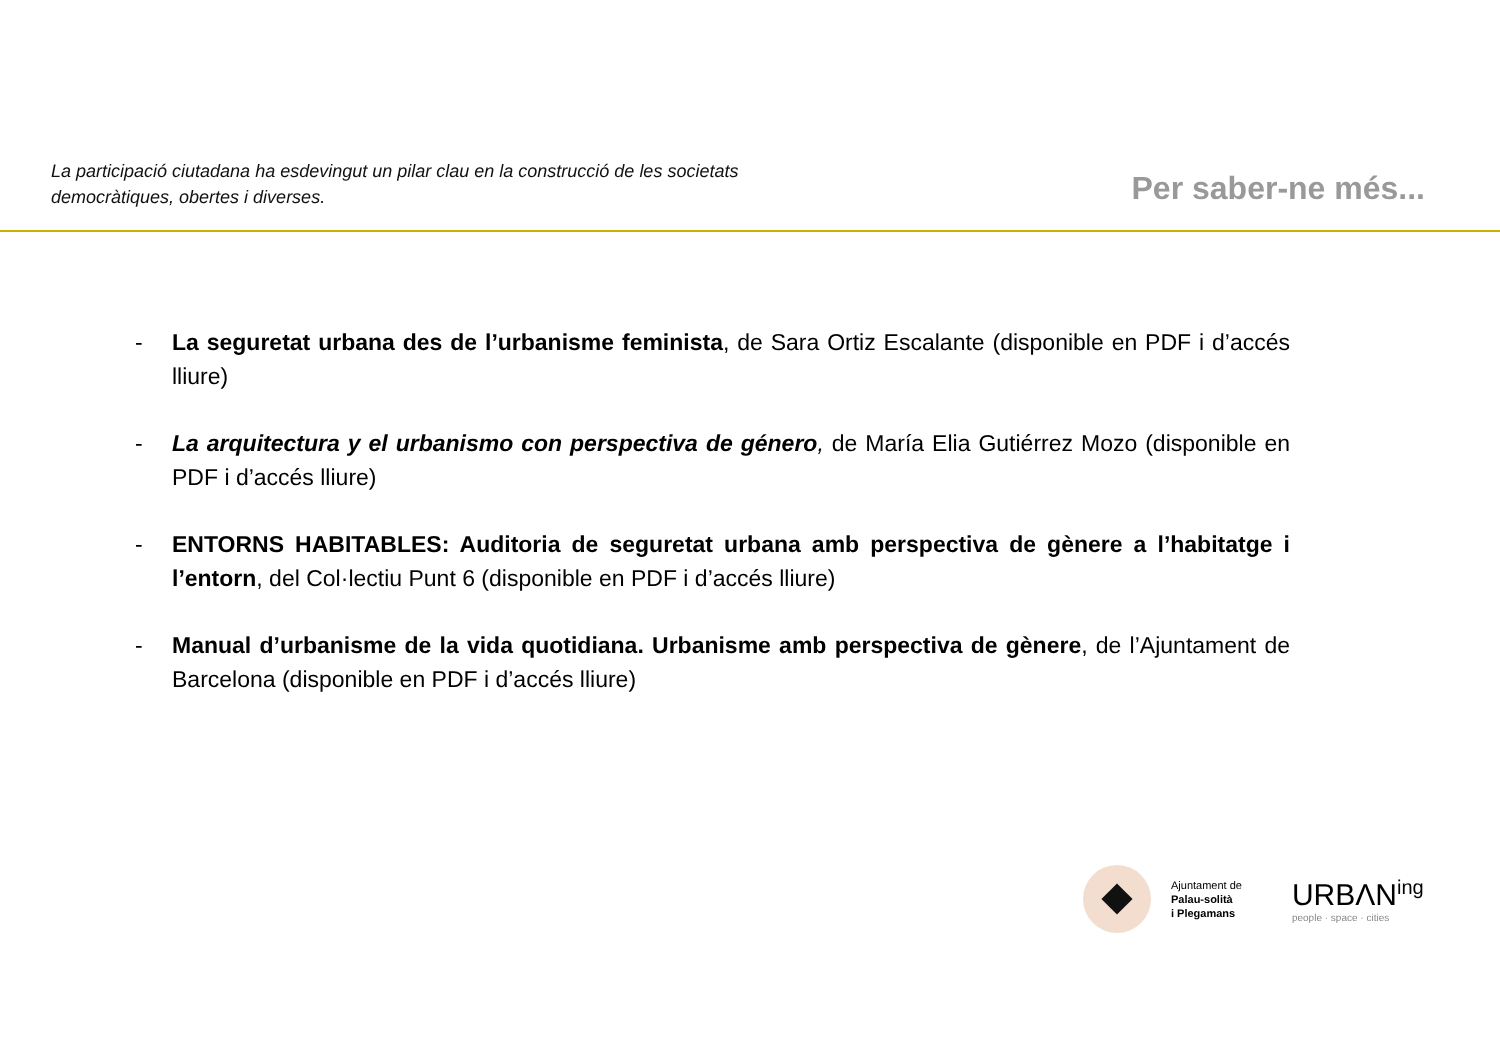La participació ciutadana ha esdevingut un pilar clau en la construcció de les societats democràtiques, obertes i diverses.
Per saber-ne més...
- La seguretat urbana des de l’urbanisme feminista, de Sara Ortiz Escalante (disponible en PDF i d’accés lliure)
- La arquitectura y el urbanismo con perspectiva de género, de María Elia Gutiérrez Mozo (disponible en PDF i d’accés lliure)
- ENTORNS HABITABLES: Auditoria de seguretat urbana amb perspectiva de gènere a l’habitatge i l’entorn, del Col·lectiu Punt 6 (disponible en PDF i d’accés lliure)
- Manual d’urbanisme de la vida quotidiana. Urbanisme amb perspectiva de gènere, de l’Ajuntament de Barcelona (disponible en PDF i d’accés lliure)
Ajuntament de
Palau-solità
i Plegamans
URBΛN<sup>ing</sup>
people · space · cities